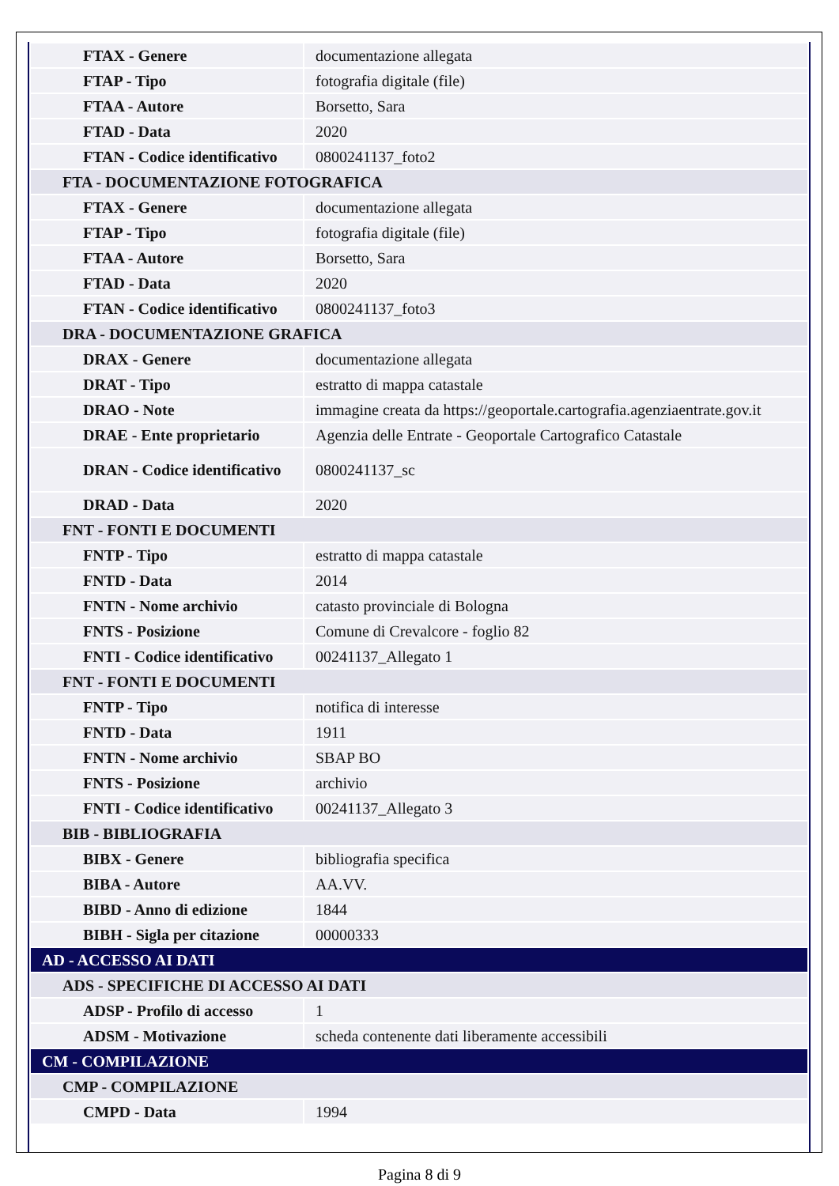| FTAX - Genere | documentazione allegata |
| FTAP - Tipo | fotografia digitale (file) |
| FTAA - Autore | Borsetto, Sara |
| FTAD - Data | 2020 |
| FTAN - Codice identificativo | 0800241137_foto2 |
| FTA - DOCUMENTAZIONE FOTOGRAFICA | |
| FTAX - Genere | documentazione allegata |
| FTAP - Tipo | fotografia digitale (file) |
| FTAA - Autore | Borsetto, Sara |
| FTAD - Data | 2020 |
| FTAN - Codice identificativo | 0800241137_foto3 |
| DRA - DOCUMENTAZIONE GRAFICA | |
| DRAX - Genere | documentazione allegata |
| DRAT - Tipo | estratto di mappa catastale |
| DRAO - Note | immagine creata da https://geoportale.cartografia.agenziaentrate.gov.it |
| DRAE - Ente proprietario | Agenzia delle Entrate - Geoportale Cartografico Catastale |
| DRAN - Codice identificativo | 0800241137_sc |
| DRAD - Data | 2020 |
| FNT - FONTI E DOCUMENTI | |
| FNTP - Tipo | estratto di mappa catastale |
| FNTD - Data | 2014 |
| FNTN - Nome archivio | catasto provinciale di Bologna |
| FNTS - Posizione | Comune di Crevalcore - foglio 82 |
| FNTI - Codice identificativo | 00241137_Allegato 1 |
| FNT - FONTI E DOCUMENTI | |
| FNTP - Tipo | notifica di interesse |
| FNTD - Data | 1911 |
| FNTN - Nome archivio | SBAP BO |
| FNTS - Posizione | archivio |
| FNTI - Codice identificativo | 00241137_Allegato 3 |
| BIB - BIBLIOGRAFIA | |
| BIBX - Genere | bibliografia specifica |
| BIBA - Autore | AA.VV. |
| BIBD - Anno di edizione | 1844 |
| BIBH - Sigla per citazione | 00000333 |
| AD - ACCESSO AI DATI | |
| ADS - SPECIFICHE DI ACCESSO AI DATI | |
| ADSP - Profilo di accesso | 1 |
| ADSM - Motivazione | scheda contenente dati liberamente accessibili |
| CM - COMPILAZIONE | |
| CMP - COMPILAZIONE | |
| CMPD - Data | 1994 |
Pagina 8 di 9